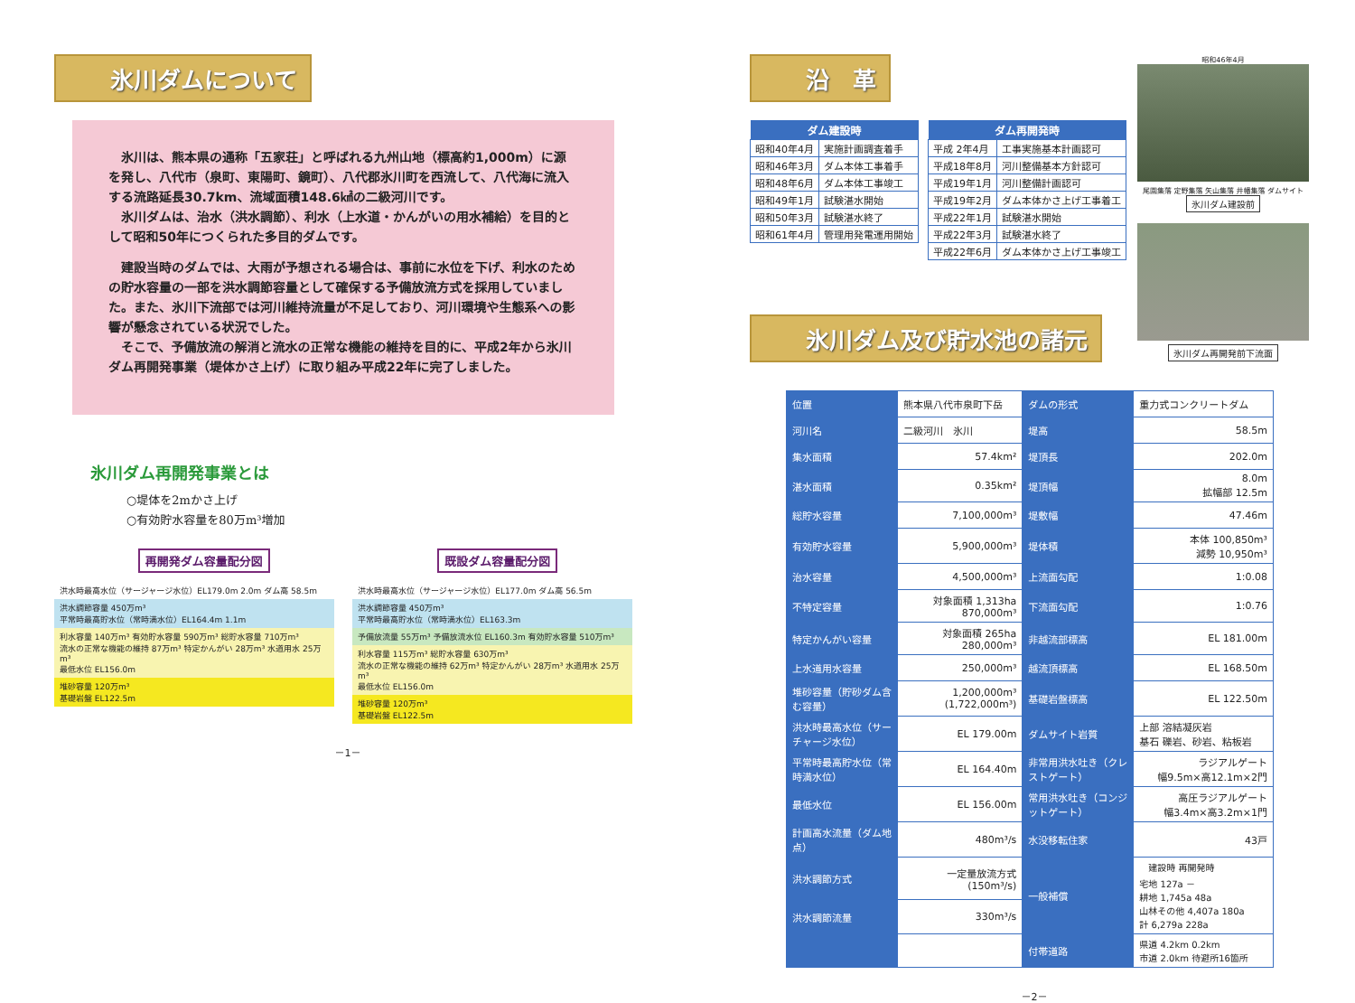氷川ダムについて
　氷川は、熊本県の通称「五家荘」と呼ばれる九州山地（標高約1,000m）に源を発し、八代市（泉町、東陽町、鏡町）、八代郡氷川町を西流して、八代海に流入する流路延長30.7km、流域面積148.6㎢の二級河川です。
　氷川ダムは、治水（洪水調節）、利水（上水道・かんがいの用水補給）を目的として昭和50年につくられた多目的ダムです。
　建設当時のダムでは、大雨が予想される場合は、事前に水位を下げ、利水のための貯水容量の一部を洪水調節容量として確保する予備放流方式を採用していました。また、氷川下流部では河川維持流量が不足しており、河川環境や生態系への影響が懸念されている状況でした。
　そこで、予備放流の解消と流水の正常な機能の維持を目的に、平成2年から氷川ダム再開発事業（堤体かさ上げ）に取り組み平成22年に完了しました。
氷川ダム再開発事業とは
○堤体を2mかさ上げ
○有効貯水容量を80万m³増加
再開発ダム容量配分図 既設ダム容量配分図
洪水時最高水位（サージャージ水位）EL179.0m 2.0m ダム高 58.5m
洪水調節容量 450万m³
平常時最高貯水位（常時満水位）EL164.4m 1.1m
利水容量 140万m³ 有効貯水容量 590万m³ 総貯水容量 710万m³
流水の正常な機能の維持 87万m³ 特定かんがい 28万m³ 水道用水 25万m³
最低水位 EL156.0m
堆砂容量 120万m³
基礎岩盤 EL122.5m
洪水時最高水位（サージャージ水位）EL177.0m ダム高 56.5m
洪水調節容量 450万m³
平常時最高貯水位（常時満水位）EL163.3m
予備放流量 55万m³ 予備放流水位 EL160.3m 有効貯水容量 510万m³
利水容量 115万m³ 総貯水容量 630万m³
流水の正常な機能の維持 62万m³ 特定かんがい 28万m³ 水道用水 25万m³
最低水位 EL156.0m
堆砂容量 120万m³
基礎岩盤 EL122.5m
－1－
沿　革
| ダム建設時 | |
| --- | --- |
| 昭和40年4月 | 実施計画調査着手 |
| 昭和46年3月 | ダム本体工事着手 |
| 昭和48年6月 | ダム本体工事竣工 |
| 昭和49年1月 | 試験湛水開始 |
| 昭和50年3月 | 試験湛水終了 |
| 昭和61年4月 | 管理用発電運用開始 |
| ダム再開発時 | |
| --- | --- |
| 平成 2年4月 | 工事実施基本計画認可 |
| 平成18年8月 | 河川整備基本方針認可 |
| 平成19年1月 | 河川整備計画認可 |
| 平成19年2月 | ダム本体かさ上げ工事着工 |
| 平成22年1月 | 試験湛水開始 |
| 平成22年3月 | 試験湛水終了 |
| 平成22年6月 | ダム本体かさ上げ工事竣工 |
氷川ダム及び貯水池の諸元
昭和46年4月
尾園集落 定野集落 矢山集落 井幡集落 ダムサイト
氷川ダム建設前 氷川ダム再開発前下流面
| 位置 | 熊本県八代市泉町下岳 | ダムの形式 | 重力式コンクリートダム |
| 河川名 | 二級河川 氷川 | 堤高 | 58.5m |
| 集水面積 | 57.4km² | 堤頂長 | 202.0m |
| 湛水面積 | 0.35km² | 堤頂幅 | 8.0m 拡幅部 12.5m |
| 総貯水容量 | 7,100,000m³ | 堤敷幅 | 47.46m |
| 有効貯水容量 | 5,900,000m³ | 堤体積 | 本体 100,850m³ 減勢 10,950m³ |
| 治水容量 | 4,500,000m³ | 上流面勾配 | 1:0.08 |
| 不特定容量 | 対象面積 1,313ha 870,000m³ | 下流面勾配 | 1:0.76 |
| 特定かんがい容量 | 対象面積 265ha 280,000m³ | 非越流部標高 | EL 181.00m |
| 上水道用水容量 | 250,000m³ | 越流頂標高 | EL 168.50m |
| 堆砂容量（貯砂ダム含む容量） | 1,200,000m³ (1,722,000m³) | 基礎岩盤標高 | EL 122.50m |
| 洪水時最高水位（サーチャージ水位） | EL 179.00m | ダムサイト岩質 | 上部 溶結凝灰岩 基石 礫岩、砂岩、粘板岩 |
| 平常時最高貯水位（常時満水位） | EL 164.40m | 非常用洪水吐き（クレストゲート） | ラジアルゲート 幅9.5m×高12.1m×2門 |
| 最低水位 | EL 156.00m | 常用洪水吐き（コンジットゲート） | 高圧ラジアルゲート 幅3.4m×高3.2m×1門 |
| 計画高水流量（ダム地点） | 480m³/s | 水没移転住家 | 43戸 |
| 洪水調節方式 | 一定量放流方式 (150m³/s) | 一般補償 | 建設時 再開発時 宅地 127a － 耕地 1,745a 48a 山林その他 4,407a 180a 計 6,279a 228a |
| 洪水調節流量 | 330m³/s | | |
| | | 付帯道路 | 県道 4.2km 0.2km 市道 2.0km 待避所16箇所 |
－2－